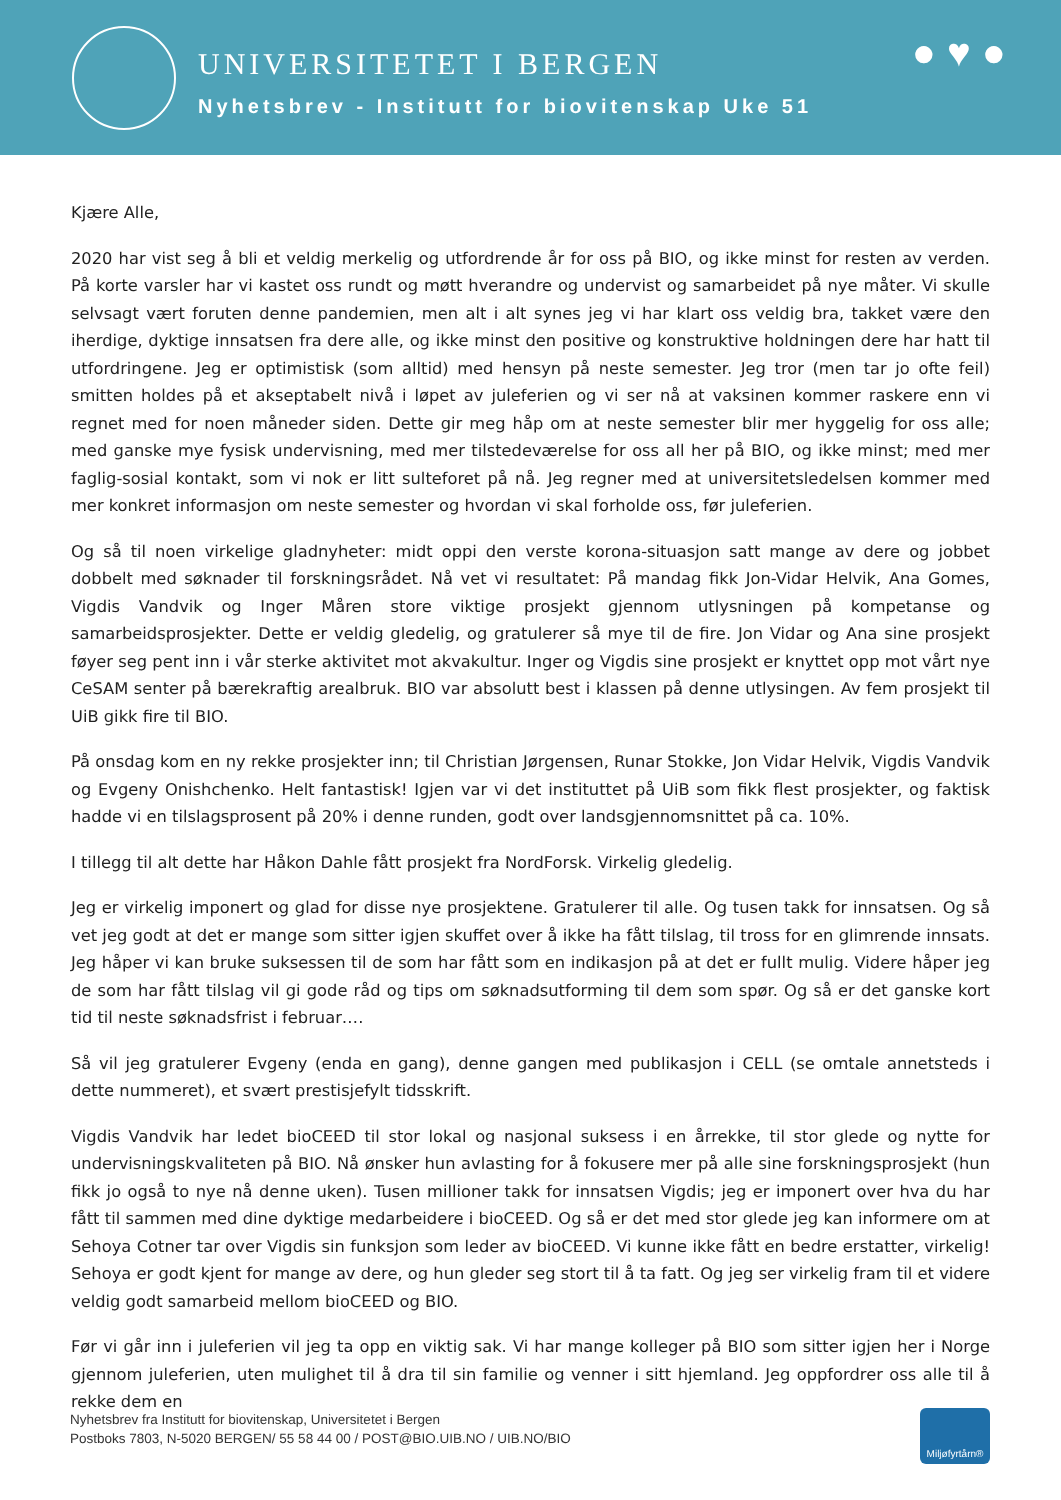UNIVERSITETET I BERGEN
Nyhetsbrev - Institutt for biovitenskap Uke 51
● ♥ ●
Kjære Alle,
2020 har vist seg å bli et veldig merkelig og utfordrende år for oss på BIO, og ikke minst for resten av verden. På korte varsler har vi kastet oss rundt og møtt hverandre og undervist og samarbeidet på nye måter. Vi skulle selvsagt vært foruten denne pandemien, men alt i alt synes jeg vi har klart oss veldig bra, takket være den iherdige, dyktige innsatsen fra dere alle, og ikke minst den positive og konstruktive holdningen dere har hatt til utfordringene. Jeg er optimistisk (som alltid) med hensyn på neste semester. Jeg tror (men tar jo ofte feil) smitten holdes på et akseptabelt nivå i løpet av juleferien og vi ser nå at vaksinen kommer raskere enn vi regnet med for noen måneder siden. Dette gir meg håp om at neste semester blir mer hyggelig for oss alle; med ganske mye fysisk undervisning, med mer tilstedeværelse for oss all her på BIO, og ikke minst; med mer faglig-sosial kontakt, som vi nok er litt sulteforet på nå. Jeg regner med at universitetsledelsen kommer med mer konkret informasjon om neste semester og hvordan vi skal forholde oss, før juleferien.
Og så til noen virkelige gladnyheter: midt oppi den verste korona-situasjon satt mange av dere og jobbet dobbelt med søknader til forskningsrådet. Nå vet vi resultatet: På mandag fikk Jon-Vidar Helvik, Ana Gomes, Vigdis Vandvik og Inger Måren store viktige prosjekt gjennom utlysningen på kompetanse og samarbeidsprosjekter. Dette er veldig gledelig, og gratulerer så mye til de fire. Jon Vidar og Ana sine prosjekt føyer seg pent inn i vår sterke aktivitet mot akvakultur. Inger og Vigdis sine prosjekt er knyttet opp mot vårt nye CeSAM senter på bærekraftig arealbruk. BIO var absolutt best i klassen på denne utlysingen. Av fem prosjekt til UiB gikk fire til BIO.
På onsdag kom en ny rekke prosjekter inn; til Christian Jørgensen, Runar Stokke, Jon Vidar Helvik, Vigdis Vandvik og Evgeny Onishchenko. Helt fantastisk! Igjen var vi det instituttet på UiB som fikk flest prosjekter, og faktisk hadde vi en tilslagsprosent på 20% i denne runden, godt over landsgjennomsnittet på ca. 10%.
I tillegg til alt dette har Håkon Dahle fått prosjekt fra NordForsk. Virkelig gledelig.
Jeg er virkelig imponert og glad for disse nye prosjektene. Gratulerer til alle. Og tusen takk for innsatsen. Og så vet jeg godt at det er mange som sitter igjen skuffet over å ikke ha fått tilslag, til tross for en glimrende innsats. Jeg håper vi kan bruke suksessen til de som har fått som en indikasjon på at det er fullt mulig. Videre håper jeg de som har fått tilslag vil gi gode råd og tips om søknadsutforming til dem som spør. Og så er det ganske kort tid til neste søknadsfrist i februar….
Så vil jeg gratulerer Evgeny (enda en gang), denne gangen med publikasjon i CELL (se omtale annetsteds i dette nummeret), et svært prestisjefylt tidsskrift.
Vigdis Vandvik har ledet bioCEED til stor lokal og nasjonal suksess i en årrekke, til stor glede og nytte for undervisningskvaliteten på BIO. Nå ønsker hun avlasting for å fokusere mer på alle sine forskningsprosjekt (hun fikk jo også to nye nå denne uken). Tusen millioner takk for innsatsen Vigdis; jeg er imponert over hva du har fått til sammen med dine dyktige medarbeidere i bioCEED. Og så er det med stor glede jeg kan informere om at Sehoya Cotner tar over Vigdis sin funksjon som leder av bioCEED. Vi kunne ikke fått en bedre erstatter, virkelig! Sehoya er godt kjent for mange av dere, og hun gleder seg stort til å ta fatt. Og jeg ser virkelig fram til et videre veldig godt samarbeid mellom bioCEED og BIO.
Før vi går inn i juleferien vil jeg ta opp en viktig sak. Vi har mange kolleger på BIO som sitter igjen her i Norge gjennom juleferien, uten mulighet til å dra til sin familie og venner i sitt hjemland. Jeg oppfordrer oss alle til å rekke dem en
Nyhetsbrev fra Institutt for biovitenskap, Universitetet i Bergen
Postboks 7803, N-5020 BERGEN/ 55 58 44 00 / POST@BIO.UIB.NO / UIB.NO/BIO
Miljøfyrtårn®